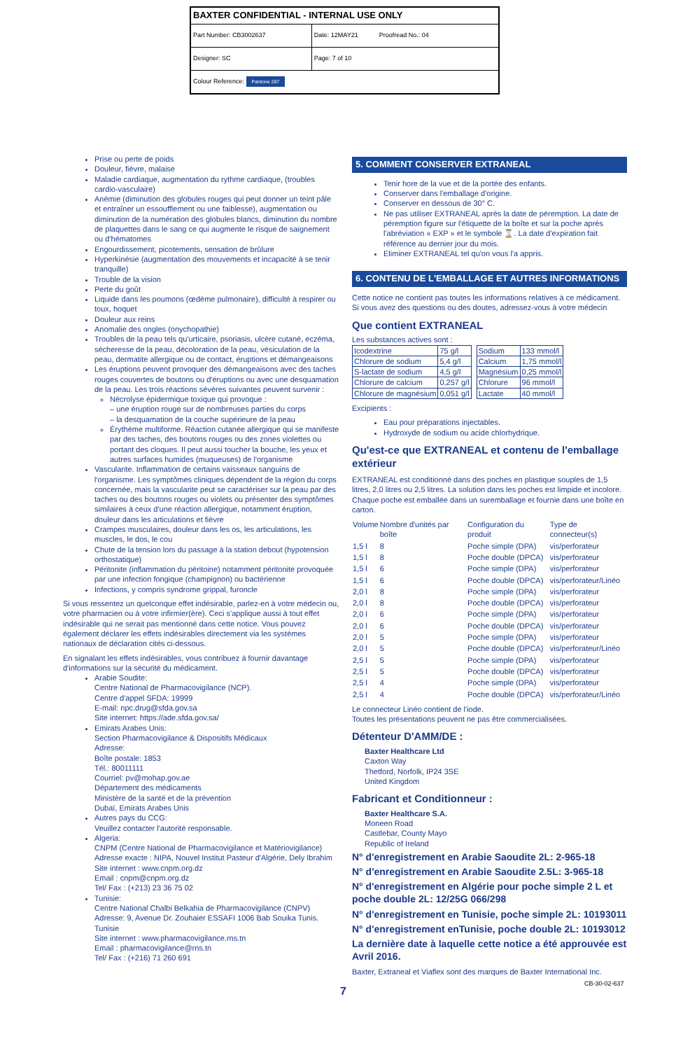| BAXTER CONFIDENTIAL - INTERNAL USE ONLY | |
| Part Number: CB3002637 | Date: 12MAY21 Proofread No.: 04 |
| Designer: SC | Page: 7 of 10 |
| Colour Reference: Pantone 287 | |
Prise ou perte de poids
Douleur, fièvre, malaise
Maladie cardiaque, augmentation du rythme cardiaque, (troubles cardio-vasculaire)
Anémie (diminution des globules rouges qui peut donner un teint pâle et entraîner un essoufflement ou une faiblesse), augmentation ou diminution de la numération des globules blancs, diminution du nombre de plaquettes dans le sang ce qui augmente le risque de saignement ou d'hématomes
Engourdissement, picotements, sensation de brûlure
Hyperkinésie (augmentation des mouvements et incapacité à se tenir tranquille)
Trouble de la vision
Perte du goût
Liquide dans les poumons (œdème pulmonaire), difficulté à respirer ou toux, hoquet
Douleur aux reins
Anomalie des ongles (onychopathie)
Troubles de la peau tels qu'urticaire, psoriasis, ulcère cutané, eczéma, sécheresse de la peau, décoloration de la peau, vésiculation de la peau, dermatite allergique ou de contact, éruptions et démangeaisons
Les éruptions peuvent provoquer des démangeaisons avec des taches rouges couvertes de boutons ou d'éruptions ou avec une desquamation de la peau. Les trois réactions sévères suivantes peuvent survenir :
Nécrolyse épidermique toxique qui provoque :
– une éruption rouge sur de nombreuses parties du corps
– la desquamation de la couche supérieure de la peau
Érythème multiforme. Réaction cutanée allergique qui se manifeste par des taches, des boutons rouges ou des zones violettes ou portant des cloques. Il peut aussi toucher la bouche, les yeux et autres surfaces humides (muqueuses) de l'organisme
Vascularite. Inflammation de certains vaisseaux sanguins de l'organisme. Les symptômes cliniques dépendent de la région du corps concernée, mais la vascularite peut se caractériser sur la peau par des taches ou des boutons rouges ou violets ou présenter des symptômes similaires à ceux d'une réaction allergique, notamment éruption, douleur dans les articulations et fièvre
Crampes musculaires, douleur dans les os, les articulations, les muscles, le dos, le cou
Chute de la tension lors du passage à la station debout (hypotension orthostatique)
Péritonite (inflammation du péritoine) notamment péritonite provoquée par une infection fongique (champignon) ou bactérienne
Infections, y compris syndrome grippal, furoncle
Si vous ressentez un quelconque effet indésirable, parlez-en à votre médecin ou, votre pharmacien ou à votre infirmier(ère). Ceci s'applique aussi à tout effet indésirable qui ne serait pas mentionné dans cette notice. Vous pouvez également déclarer les effets indésirables directement via les systèmes nationaux de déclaration cités ci-dessous.
En signalant les effets indésirables, vous contribuez à fournir davantage d'informations sur la sécurité du médicament.
Arabie Soudite:
Centre National de Pharmacovigilance (NCP).
Centre d'appel SFDA: 19999
E-mail: npc.drug@sfda.gov.sa
Site internet: https://ade.sfda.gov.sa/
Emirats Arabes Unis:
Section Pharmacovigilance & Dispositifs Médicaux
Adresse:
Boîte postale: 1853
Tél.: 80011111
Courriel: pv@mohap.gov.ae
Département des médicaments
Ministère de la santé et de la prévention
Dubaï, Emirats Arabes Unis
Autres pays du CCG:
Veuillez contacter l'autorité responsable.
Algeria:
CNPM (Centre National de Pharmacovigilance et Matériovigilance)
Adresse exacte : NIPA, Nouvel Institut Pasteur d'Algérie, Dely Ibrahim
Site internet : www.cnpm.org.dz
Email : cnpm@cnpm.org.dz
Tel/ Fax : (+213) 23 36 75 02
Tunisie:
Centre National Chalbi Belkahia de Pharmacovigilance (CNPV)
Adresse: 9, Avenue Dr. Zouhaier ESSAFI 1006 Bab Souika Tunis. Tunisie
Site internet : www.pharmacovigilance.rns.tn
Email : pharmacovigilance@rns.tn
Tel/ Fax : (+216) 71 260 691
5. COMMENT CONSERVER EXTRANEAL
Tenir hore de la vue et de la portée des enfants.
Conserver dans l'emballage d'origine.
Conserver en dessous de 30° C.
Ne pas utiliser EXTRANEAL après la date de péremption. La date de péremption figure sur l'étiquette de la boîte et sur la poche après l'abréviation « EXP » et le symbole ⌛. La date d'expiration fait référence au dernier jour du mois.
Eliminer EXTRANEAL tel qu'on vous l'a appris.
6. CONTENU DE L'EMBALLAGE ET AUTRES INFORMATIONS
Cette notice ne contient pas toutes les informations relatives à ce médicament. Si vous avez des questions ou des doutes, adressez-vous à votre médecin
Que contient EXTRANEAL
Les substances actives sont :
| Icodextrine | 75 g/l |
| Chlorure de sodium | 5,4 g/l |
| S-lactate de sodium | 4,5 g/l |
| Chlorure de calcium | 0,257 g/l |
| Chlorure de magnésium | 0,051 g/l |
| Sodium | 133 mmol/l |
| Calcium | 1,75 mmol/l |
| Magnésium | 0,25 mmol/l |
| Chlorure | 96 mmol/l |
| Lactate | 40 mmol/l |
Excipients :
Eau pour préparations injectables.
Hydroxyde de sodium ou acide chlorhydrique.
Qu'est-ce que EXTRANEAL et contenu de l'emballage extérieur
EXTRANEAL est conditionné dans des poches en plastique souples de 1,5 litres, 2,0 litres ou 2,5 litres. La solution dans les poches est limpide et incolore. Chaque poche est emballée dans un suremballage et fournie dans une boîte en carton.
| Volume | Nombre d'unités par boîte | Configuration du produit | Type de connecteur(s) |
| --- | --- | --- | --- |
| 1,5 l | 8 | Poche simple (DPA) | vis/perforateur |
| 1,5 l | 8 | Poche double (DPCA) | vis/perforateur |
| 1,5 l | 6 | Poche simple (DPA) | vis/perforateur |
| 1,5 l | 6 | Poche double (DPCA) | vis/perforateur/Linéo |
| 2,0 l | 8 | Poche simple (DPA) | vis/perforateur |
| 2,0 l | 8 | Poche double (DPCA) | vis/perforateur |
| 2,0 l | 6 | Poche simple (DPA) | vis/perforateur |
| 2,0 l | 6 | Poche double (DPCA) | vis/perforateur |
| 2,0 l | 5 | Poche simple (DPA) | vis/perforateur |
| 2,0 l | 5 | Poche double (DPCA) | vis/perforateur/Linéo |
| 2,5 l | 5 | Poche simple (DPA) | vis/perforateur |
| 2,5 l | 5 | Poche double (DPCA) | vis/perforateur |
| 2,5 l | 4 | Poche simple (DPA) | vis/perforateur |
| 2,5 l | 4 | Poche double (DPCA) | vis/perforateur/Linéo |
Le connecteur Linéo contient de l'iode.
Toutes les présentations peuvent ne pas être commercialisées.
Détenteur D'AMM/DE :
Baxter Healthcare Ltd
Caxton Way
Thetford, Norfolk, IP24 3SE
United Kingdom
Fabricant et Conditionneur :
Baxter Healthcare S.A.
Moneen Road
Castlebar, County Mayo
Republic of Ireland
N° d'enregistrement en Arabie Saoudite 2L: 2-965-18
N° d'enregistrement en Arabie Saoudite 2.5L: 3-965-18
N° d'enregistrement en Algérie pour poche simple 2 L et poche double 2L: 12/25G 066/298
N° d'enregistrement en Tunisie, poche simple 2L: 10193011
N° d'enregistrement enTunisie, poche double 2L: 10193012
La dernière date à laquelle cette notice a été approuvée est Avril 2016.
Baxter, Extraneal et Viaflex sont des marques de Baxter International Inc.
7
CB-30-02-637